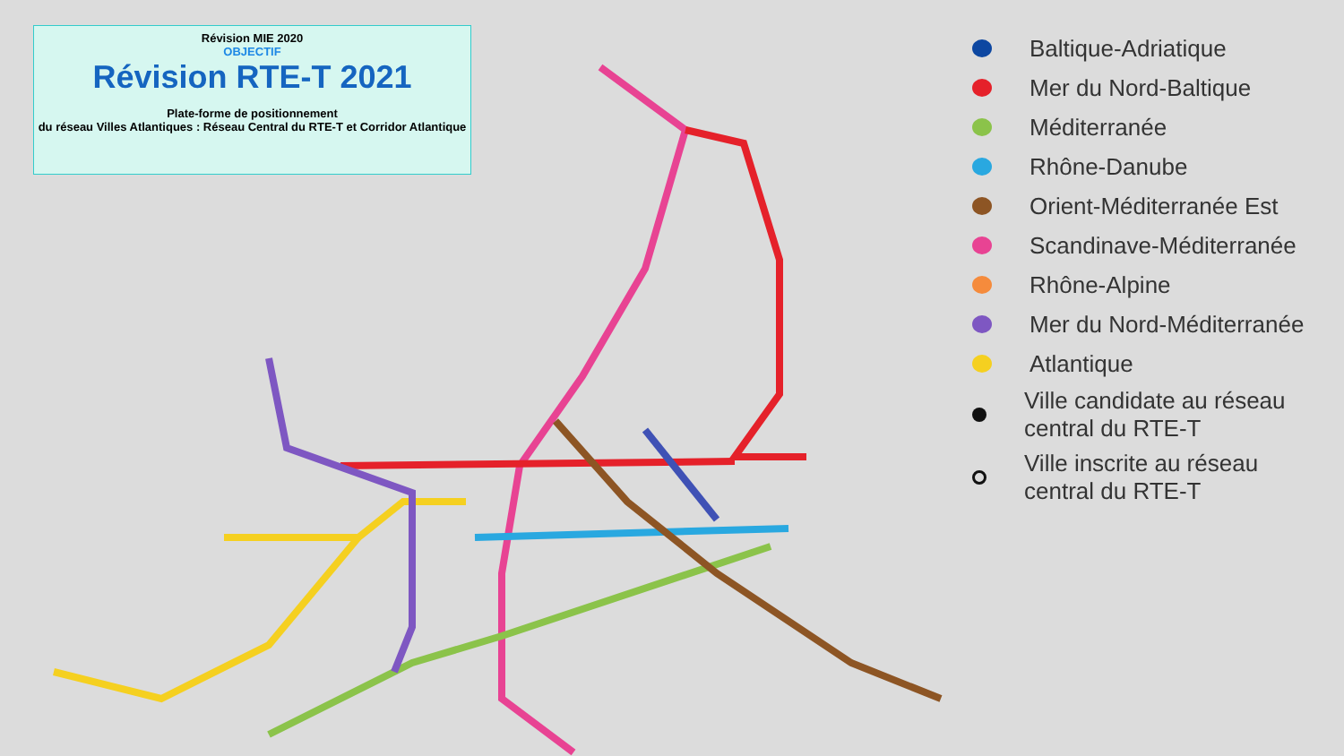Révision MIE 2020
OBJECTIF
Révision RTE-T 2021
Plate-forme de positionnement
du réseau Villes Atlantiques : Réseau Central du RTE-T et Corridor Atlantique
Baltique-Adriatique
Mer du Nord-Baltique
Méditerranée
Rhône-Danube
Orient-Méditerranée Est
Scandinave-Méditerranée
Rhône-Alpine
Mer du Nord-Méditerranée
Atlantique
Ville candidate au réseau
central du RTE-T
Ville inscrite au réseau
central du RTE-T